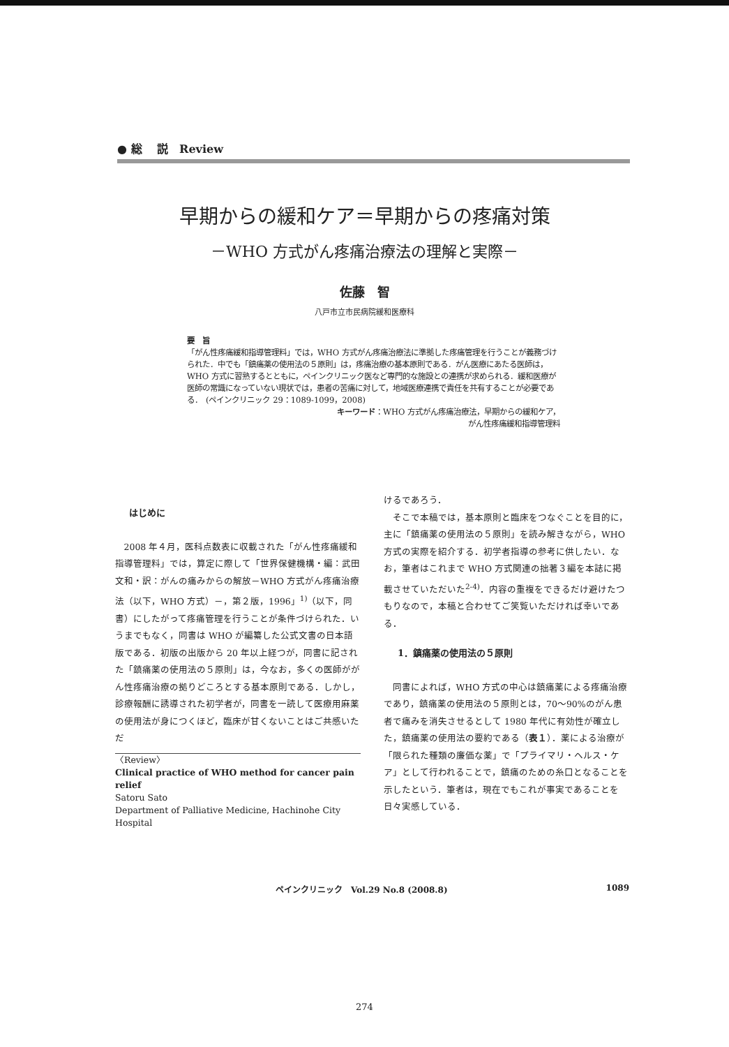● 総　 説　Review
早期からの緩和ケア＝早期からの疼痛対策
－WHO 方式がん疼痛治療法の理解と実際－
佐藤　智
八戸市立市民病院緩和医療科
要　旨
「がん性疼痛緩和指導管理料」では，WHO 方式がん疼痛治療法に準拠した疼痛管理を行うことが義務づけられた．中でも「鎮痛薬の使用法の５原則」は，疼痛治療の基本原則である．がん医療にあたる医師は，WHO 方式に習熟するとともに，ペインクリニック医など専門的な施設との連携が求められる．緩和医療が医師の常識になっていない現状では，患者の苦痛に対して，地域医療連携で責任を共有することが必要である．　(ペインクリニック 29：1089-1099，2008)
キーワード：WHO 方式がん疼痛治療法，早期からの緩和ケア，
がん性疼痛緩和指導管理料
はじめに
2008 年４月，医科点数表に収載された「がん性疼痛緩和指導管理料」では，算定に際して「世界保健機構・編：武田文和・訳：がんの痛みからの解放－WHO 方式がん疼痛治療法（以下，WHO 方式）－，第２版，1996」<sup>1)</sup>（以下，同書）にしたがって疼痛管理を行うことが条件づけられた．いうまでもなく，同書は WHO が編纂した公式文書の日本語版である．初版の出版から 20 年以上経つが，同書に記された「鎮痛薬の使用法の５原則」は，今なお，多くの医師ががん性疼痛治療の拠りどころとする基本原則である．しかし，診療報酬に誘導された初学者が，同書を一読して医療用麻薬の使用法が身につくほど，臨床が甘くないことはご共感いただ
〈Review〉
Clinical practice of WHO method for cancer pain relief
Satoru Sato
Department of Palliative Medicine, Hachinohe City Hospital
けるであろう．
そこで本稿では，基本原則と臨床をつなぐことを目的に，主に「鎮痛薬の使用法の５原則」を読み解きながら，WHO 方式の実際を紹介する．初学者指導の参考に供したい．なお，筆者はこれまで WHO 方式関連の拙著３編を本誌に掲載させていただいた<sup>2-4)</sup>．内容の重複をできるだけ避けたつもりなので，本稿と合わせてご笑覧いただければ幸いである．
1．鎮痛薬の使用法の５原則
同書によれば，WHO 方式の中心は鎮痛薬による疼痛治療であり，鎮痛薬の使用法の５原則とは，70～90%のがん患者で痛みを消失させるとして 1980 年代に有効性が確立した，鎮痛薬の使用法の要約である（表１）．薬による治療が「限られた種類の廉価な薬」で「プライマリ・ヘルス・ケア」として行われることで，鎮痛のための糸口となることを示したという．筆者は，現在でもこれが事実であることを日々実感している．
ペインクリニック　Vol.29 No.8 (2008.8) 1089
274